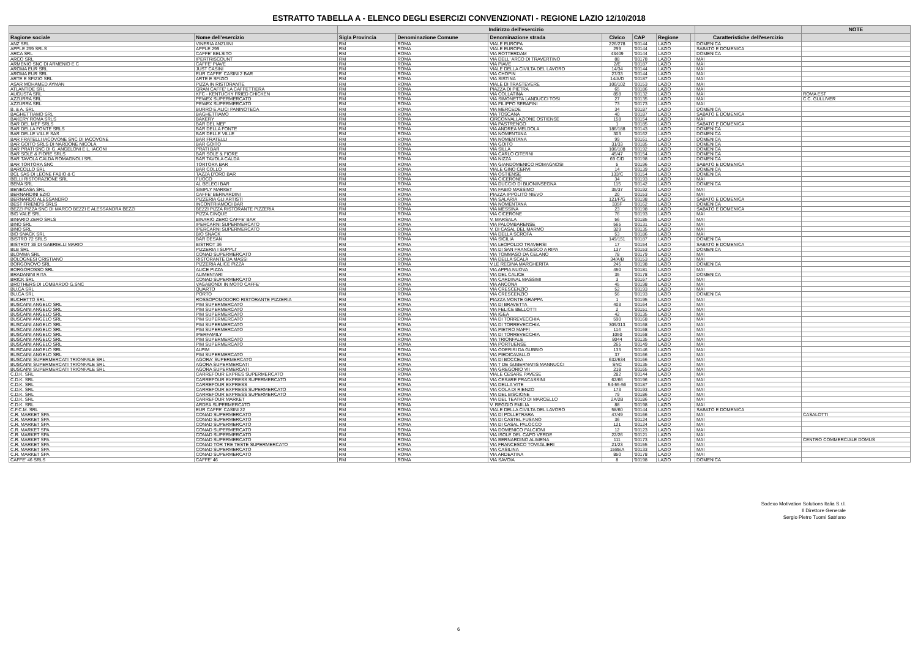ESTRATTO TABELLA A - ELENCO DEGLI ESERCIZI CONVENZIONATI - REGIONE LAZIO 12/10/2018
| | | Indirizzo dell'esercizio | | | | | | | | NOTE |
| --- | --- | --- | --- | --- | --- | --- | --- | --- | --- | --- |
| Ragione sociale | Nome dell'esercizio | Sigla Provincia | Denominazione Comune | Denominazione strada | Civico | CAP | Regione | | Caratteristiche dell'esercizio | |
| ANZ SRL | VINERIA ANZUINI | RM | ROMA | VIALE EUROPA | 226/278 | '00144 | LAZIO | | DOMENICA | |
| APPLE 299 SRLS | APPLE 299 | RM | ROMA | VIALE EUROPA | 299 | '00144 | LAZIO | | SABATO E DOMENICA | |
| ARCA SRL | CAFFE' BELSITO | RM | ROMA | VIA ROTTERDAM | 43409 | '00144 | LAZIO | | DOMENICA | |
| ARCO SRL | IPERTRISCOUNT | RM | ROMA | VIA DELL' ARCO DI TRAVERTINO | 88 | '00178 | LAZIO | | MAI | |
| ARMENIO SNC DI ARMENIO E C | CAFFE' PIAVE | RM | ROMA | VIA PIAVE | 2/E | '00187 | LAZIO | | MAI | |
| AROMA EUR SRL | JUST CASINI | RM | ROMA | VIALE DELLA CIVILTA DEL LAVORO | 14/34 | '00144 | LAZIO | | MAI | |
| AROMA EUR SRL | EUR CAFFE' CASINI 2 BAR | RM | ROMA | VIA CHOPIN | 27/33 | '00144 | LAZIO | | MAI | |
| ARTE E SFIZIO SRL | ARTE E SFIZIO | RM | ROMA | VIA SISTINA | 14/A/D | '00187 | LAZIO | | MAI | |
| ASAR MOHAMED AYMAN | PIZZA IN RISTORANTE | RM | ROMA | VIALE DI TRASTEVERE | 100/102 | '00153 | LAZIO | | MAI | |
| ATLANTIDE SRL | GRAN CAFFE' LA CAFFETTIERA | RM | ROMA | PIAZZA DI PIETRA | 65 | '00186 | LAZIO | | MAI | |
| AUGUSTA SRL | KFC - KENTUCKY FRIED CHICKEN | RM | ROMA | VIA COLLATINA | 858 | '00132 | LAZIO | | MAI | ROMA EST |
| AZZURRA SRL | PEWEX SUPERMERCATO | RM | ROMA | VIA SIMONETTA LANDUCCI TOSI | 27 | '00135 | LAZIO | | MAI | C.C. GULLIVER |
| AZZURRA SRL | PEWEX SUPERMERCATO | RM | ROMA | VIA FILIPPO SERAFINI | 73 | '00173 | LAZIO | | MAI | |
| B. & A. SRL | BURRO E ALICI PANINOTECA | RM | ROMA | VIA MERCEDE | 34 | '00187 | LAZIO | | DOMENICA | |
| BAGHETTIAMO SRL | BAGHETTIAMO | RM | ROMA | VIA TOSCANA | 40 | '00187 | LAZIO | | SABATO E DOMENICA | |
| BAKERY ROMA SRLS | BAKERY | RM | ROMA | CIRCONVALLAZIONE OSTIENSE | 158 | '00154 | LAZIO | | MAI | |
| BAR DEL MEF SRLS | BAR DEL MEF | RM | ROMA | VIA PASTRENGO | 1 | '00185 | LAZIO | | SABATO E DOMENICA | |
| BAR DELLA FONTE SRLS | BAR DELLA FONTE | RM | ROMA | VIA ANDREA MELDOLA | 186/188 | '00143 | LAZIO | | DOMENICA | |
| BAR DELLE VILLE SAS | BAR DELLE VILLE | RM | ROMA | VIA NOMENTANA | 303 | '00162 | LAZIO | | DOMENICA | |
| BAR FRATELLI IACOVONE SNC DI IACOVONE | BAR FRATELLI | RM | ROMA | VIA NOMENTANA | 99 | '00161 | LAZIO | | DOMENICA | |
| BAR GOITO SRLS DI NARDONE NICOLA | BAR GOITO | RM | ROMA | VIA GOITO | 31/33 | '00185 | LAZIO | | DOMENICA | |
| BAR PRATI SNC DI G. ANGELONI E L. IACONI | PRATI BAR | RM | ROMA | VIA SILLA | 106/108 | '00192 | LAZIO | | DOMENICA | |
| BAR SOLE & FIORE SRLS | BAR SOLE & FIORE | RM | ROMA | VIA CARLO CITERNI | 45/47 | '00154 | LAZIO | | DOMENICA | |
| BAR TAVOLA CALDA ROMAGNOLI SRL | BAR TAVOLA CALDA | RM | ROMA | VIA NIZZA | 69 C/D | '00198 | LAZIO | | DOMENICA | |
| BAR TORTORA SNC | TORTORA BAR | RM | ROMA | VIA GIANDOMENICO ROMAGNOSI | 5 | '00196 | LAZIO | | SABATO E DOMENICA | |
| BARCOLLO SRL | BAR COLLO | RM | ROMA | VIALE GINO CERVI | 14 | '00139 | LAZIO | | DOMENICA | |
| BCL SAS DI LEONE FABIO & C | TAZZA D'ORO BAR | RM | ROMA | VIA OSTIENSE | 133/C | '00154 | LAZIO | | DOMENICA | |
| BELLI RISTORAZIONE SRL | FUOCO | RM | ROMA | VIA CICERONE | 34 | '00193 | LAZIO | | MAI | |
| BEMA SRL | AL BELEGI BAR | RM | ROMA | VIA DUCCIO DI BUONINSEGNA | 115 | '00142 | LAZIO | | DOMENICA | |
| BENECASA SRL | SIMPLY MARKET | RM | ROMA | VIA FABIO MASSIMO | 35/37 | '00192 | LAZIO | | MAI | |
| BERNARDINI EZIO | CAFFE' BERNARDINI | RM | ROMA | PIAZZA IPPOLITO NIEVO | 20 | '00153 | LAZIO | | MAI | |
| BERNARDO ALESSANDRO | PIZZERIA GLI ARTISTI | RM | ROMA | VIA SALARIA | 121/F/G | '00198 | LAZIO | | SABATO E DOMENICA | |
| BEST FRIEND'S SRLS | INCONTRIAMOCI BAR | RM | ROMA | VIA NOMENTANA | 335F | '00162 | LAZIO | | DOMENICA | |
| BEZZI PIZZA SNC DI MARCO BEZZI E ALESSANDRA BEZZI | BEZZI PIZZA RISTORANTE PIZZERIA | RM | ROMA | VIA MESSINA | 23 | '00198 | LAZIO | | SABATO E DOMENICA | |
| BIG VALE SRL | PIZZA CINQUE | RM | ROMA | VIA CICERONE | 76 | '00193 | LAZIO | | MAI | |
| BINARIO ZERO SRLS | BINARIO ZERO CAFFE' BAR | RM | ROMA | V. MARSALA | 56 | '00185 | LAZIO | | MAI | |
| BINO SRL | IPERCARNI SUPERMERCATO | RM | ROMA | VIA PALOMBARENSE | 565 | '00131 | LAZIO | | MAI | |
| BINO SRL | IPERCARNI SUPERMERCATO | RM | ROMA | V. DI CASAL DEL MARMO | 329 | '00135 | LAZIO | | MAI | |
| BIO SNACK SRL | BIO SNACK | RM | ROMA | VIA DELLA SCROFA | 53 | '00186 | LAZIO | | MAI | |
| BISTRO 72 SRLS | BAR DESAN | RM | ROMA | VIA SICILIA | 149/151 | '00187 | LAZIO | | DOMENICA | |
| BISTROT 36 DI GABRIELLI MARIO | BISTROT 36 | RM | ROMA | VIA LEOPOLDO TRAVERSI | 17 | '00154 | LAZIO | | SABATO E DOMENICA | |
| BLB SRL | PIZZERIA I SUPPLI' | RM | ROMA | VIA DI SAN FRANCESCO A RIPA | 137 | '00153 | LAZIO | | DOMENICA | |
| BLOMMA SRL | CONAD SUPERMERCATO | RM | ROMA | VIA TOMMASO DA CELANO | 78 | '00179 | LAZIO | | MAI | |
| BOLOGNESI CRISTIANO | RISTORANTE DA MASSI | RM | ROMA | VIA DELLA SCALA | 34/A/B | '00153 | LAZIO | | MAI | |
| BORGONOVO SRL | PIZZERIA ALICE PIZZA | RM | ROMA | V.LE REGINA MARGHERITA | 245 | '00198 | LAZIO | | DOMENICA | |
| BORGOROSSO SRL | ALICE PIZZA | RM | ROMA | VIA APPIA NUOVA | 450 | '00181 | LAZIO | | MAI | |
| BRADANINI RITA | ALIMENTARI | RM | ROMA | VIA DEL CALICE | 35 | '00178 | LAZIO | | DOMENICA | |
| BRICK SRL | CONAD SUPERMERCATO | RM | ROMA | VIA CARDINAL MASSIMI | 3 | '00167 | LAZIO | | MAI | |
| BROTHERS DI LOMBARDO G.SNC | VAGABONDI IN MOTO CAFFE' | RM | ROMA | VIA ANCONA | 45 | '00198 | LAZIO | | MAI | |
| BU.CA SRL | QUARTO | RM | ROMA | VIA CRESCENZIO | 52 | '00193 | LAZIO | | MAI | |
| BU.CA SRL | PORTO | RM | ROMA | VIA CRESCENZIO | 56 | '00193 | LAZIO | | DOMENICA | |
| BUCHETTO SRL | ROSSOPOMODORO RISTORANTE PIZZERIA | RM | ROMA | PIAZZA MONTE GRAPPA | 1 | '00195 | LAZIO | | MAI | |
| BUSCAINI ANGELO SRL | PIM SUPERMERCATO | RM | ROMA | VIA DI BRAVETTA | 403 | '00164 | LAZIO | | MAI | |
| BUSCAINI ANGELO SRL | PIM SUPERMERCATO | RM | ROMA | VIA FELICE BELLOTTI | 2 | '00151 | LAZIO | | MAI | |
| BUSCAINI ANGELO SRL | PIM SUPERMERCATO | RM | ROMA | VIA IGEA | 42 | '00135 | LAZIO | | MAI | |
| BUSCAINI ANGELO SRL | PIM SUPERMERCATO | RM | ROMA | VIA DI TORREVECCHIA | 590 | '00168 | LAZIO | | MAI | |
| BUSCAINI ANGELO SRL | PIM SUPERMERCATO | RM | ROMA | VIA DI TORREVECCHIA | 309/313 | '00168 | LAZIO | | MAI | |
| BUSCAINI ANGELO SRL | PIM SUPERMERCATO | RM | ROMA | VIA PIETRO MAFFI | 114 | '00168 | LAZIO | | MAI | |
| BUSCAINI ANGELO SRL | IPERFAMILY | RM | ROMA | VIA DI TORREVECCHIA | 1050 | '00168 | LAZIO | | MAI | |
| BUSCAINI ANGELO SRL | PIM SUPERMERCATO | RM | ROMA | VIA TRIONFALE | 8044 | '00135 | LAZIO | | MAI | |
| BUSCAINI ANGELO SRL | PIM SUPERMERCATO | RM | ROMA | VIA PORTUENSE | 265 | '00149 | LAZIO | | MAI | |
| BUSCAINI ANGELO SRL | ALPIM | RM | ROMA | VIA ODERISI DA GUBBIO | 133 | '00146 | LAZIO | | MAI | |
| BUSCAINI ANGELO SRL | PIM SUPERMERCATO | RM | ROMA | VIA PIEDICAVALLO | 37 | '00166 | LAZIO | | MAI | |
| BUSCAINI SUPERMERCATI TRIONFALE SRL | AGORA' SUPERMERCATO | RM | ROMA | VIA DI BOCCEA | 632/634 | '00166 | LAZIO | | MAI | |
| BUSCAINI SUPERMERCATI TRIONFALE SRL | AGORA SUPERMERCATI | RM | ROMA | VIA T DE GUBERNATIS MANNUCCI | SNC | '00135 | LAZIO | | MAI | |
| BUSCAINI SUPERMERCATI TRIONFALE SRL | AGORA SUPERMERCATI | RM | ROMA | VIA GREGORIO VII | 218 | '00165 | LAZIO | | MAI | |
| C.D.K. SRL | CARREFOUR EXPRES SUPERMERCATO | RM | ROMA | VIALE CESARE PAVESE | 282 | '00144 | LAZIO | | MAI | |
| C.D.K. SRL | CARREFOUR EXPRESS SUPERMERCATO | RM | ROMA | VIA CESARE FRACASSINI | 62/66 | '00196 | LAZIO | | MAI | |
| C.D.K. SRL | CARREFOUR EXPRESS | RM | ROMA | VIA DELLA VITE | 54-55-56 | '00187 | LAZIO | | MAI | |
| C.D.K. SRL | CARREFOUR EXPRESS SUPERMERCATO | RM | ROMA | VIA COLA DI RIENZO | 173 | '00193 | LAZIO | | MAI | |
| C.D.K. SRL | CARREFOUR EXPRESS SUPERMERCATO | RM | ROMA | VIA DEL BISCIONE | 79 | '00186 | LAZIO | | MAI | |
| C.D.K. SRL | CARREFOUR MARKET | RM | ROMA | VIA DEL TEATRO DI MARCELLO | 2A/2B | '00186 | LAZIO | | MAI | |
| C.D.K. SRL | ARDEA SUPERMERCATO | RM | ROMA | V. REGGIO EMILIA | 88 | '00198 | LAZIO | | MAI | |
| C.F.C.M. SRL | EUR CAFFE' CASINI 22 | RM | ROMA | VIALE DELLA CIVILTA DEL LAVORO | 58/60 | '00144 | LAZIO | | SABATO E DOMENICA | |
| C.R. MARKET SPA | CONAD SUPERMERCATO | RM | ROMA | VIA DI POLLETRARA | 47/49 | '00166 | LAZIO | | MAI | CASALOTTI |
| C.R. MARKET SPA | CONAD SUPERMERCATO | RM | ROMA | VIA DI CASTEL FUSANO | 36 | '00124 | LAZIO | | MAI | |
| C.R. MARKET SPA | CONAD SUPERMERCATO | RM | ROMA | VIA DI CASAL PALOCCO | 121 | '00124 | LAZIO | | MAI | |
| C.R. MARKET SPA | CONAD SUPERMERCATO | RM | ROMA | VIA DOMENICO FALCIONI | 12 | '00123 | LAZIO | | MAI | |
| C.R. MARKET SPA | CONAD SUPERMERCATO | RM | ROMA | VIA ISOLE DEL CAPO VERDE | 22/26 | '00121 | LAZIO | | MAI | |
| C.R. MARKET SPA | CONAD SUPERMERCATO | RM | ROMA | VIA BERNARDINO ALIMENA | 111 | '00173 | LAZIO | | MAI | CENTRO COMMERCIALE DOMUS |
| C.R. MARKET SPA | CONAD TOR TRE TESTE SUPERMERCATO | RM | ROMA | VIA FRANCESCO TOVAGLIERI | 21/23 | '00155 | LAZIO | | MAI | |
| C.R. MARKET SPA | CONAD SUPERMERCATO | RM | ROMA | VIA CASILINA | 1585/A | '00133 | LAZIO | | MAI | |
| C.R. MARKET SPA | CONAD SUPERMERCATO | RM | ROMA | VIA ARDEATINA | 850 | '00178 | LAZIO | | MAI | |
| CAFFE' 46 SRLS | CAFFE' 46 | RM | ROMA | VIA SAVOIA | 8 | '00198 | LAZIO | | DOMENICA | |
Sodexo Motivation Solutions Italia S.r.l.
Il Direttore Generale
Sergio Pietro Tuomi Satriano
6